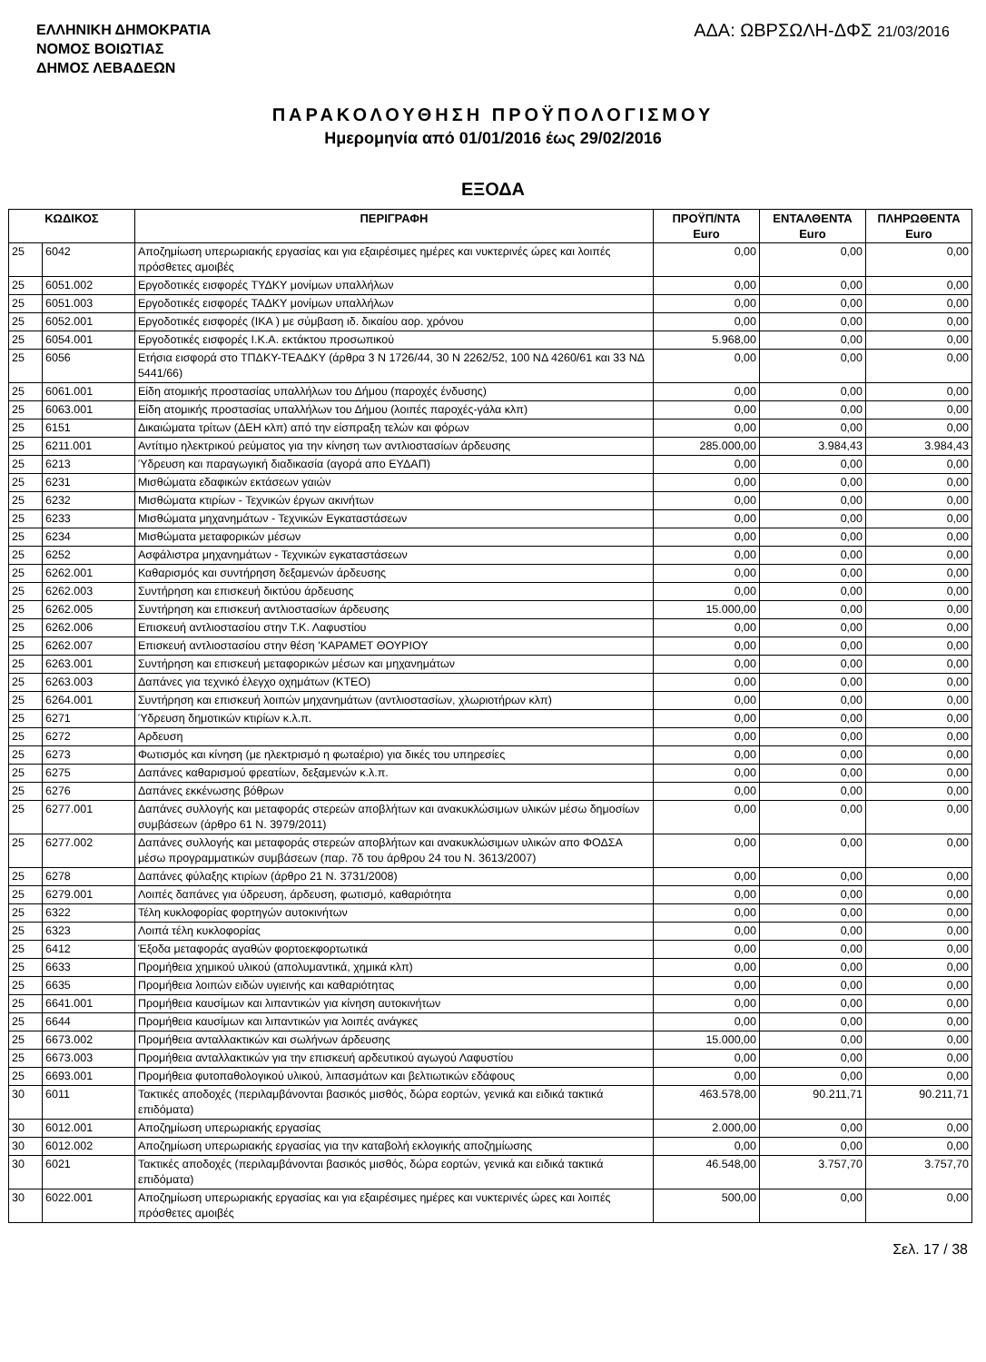ΕΛΛΗΝΙΚΗ ΔΗΜΟΚΡΑΤΙΑ
ΝΟΜΟΣ ΒΟΙΩΤΙΑΣ
ΔΗΜΟΣ ΛΕΒΑΔΕΩΝ
ΑΔΑ: ΩΒΡΣΩΛΗ-ΔΦΣ 21/03/2016
ΠΑΡΑΚΟΛΟΥΘΗΣΗ ΠΡΟΫΠΟΛΟΓΙΣΜΟΥ
Ημερομηνία από 01/01/2016 έως 29/02/2016
ΕΞΟΔΑ
| ΚΩΔΙΚΟΣ | | ΠΕΡΙΓΡΑΦΗ | ΠΡΟΫΠ/ΝΤΑ Euro | ΕΝΤΑΛΘΕΝΤΑ Euro | ΠΛΗΡΩΘΕΝΤΑ Euro |
| --- | --- | --- | --- | --- | --- |
| 25 | 6042 | Αποζημίωση υπερωριακής εργασίας και για εξαιρέσιμες ημέρες και νυκτερινές ώρες και λοιπές πρόσθετες αμοιβές | 0,00 | 0,00 | 0,00 |
| 25 | 6051.002 | Εργοδοτικές εισφορές ΤΥΔΚΥ μονίμων υπαλλήλων | 0,00 | 0,00 | 0,00 |
| 25 | 6051.003 | Εργοδοτικές εισφορές ΤΑΔΚΥ μονίμων υπαλλήλων | 0,00 | 0,00 | 0,00 |
| 25 | 6052.001 | Εργοδοτικές εισφορές (ΙΚΑ ) με σύμβαση ιδ. δικαίου αορ. χρόνου | 0,00 | 0,00 | 0,00 |
| 25 | 6054.001 | Εργοδοτικές εισφορές Ι.Κ.Α. εκτάκτου προσωπικού | 5.968,00 | 0,00 | 0,00 |
| 25 | 6056 | Ετήσια εισφορά στο ΤΠΔΚΥ-ΤΕΑΔΚΥ (άρθρα 3 Ν 1726/44, 30 Ν 2262/52, 100 ΝΔ 4260/61 και 33 ΝΔ 5441/66) | 0,00 | 0,00 | 0,00 |
| 25 | 6061.001 | Είδη ατομικής προστασίας υπαλλήλων του Δήμου (παροχές ένδυσης) | 0,00 | 0,00 | 0,00 |
| 25 | 6063.001 | Είδη ατομικής προστασίας υπαλλήλων του Δήμου (λοιπές παροχές-γάλα κλπ) | 0,00 | 0,00 | 0,00 |
| 25 | 6151 | Δικαιώματα τρίτων (ΔΕΗ κλπ) από την είσπραξη τελών και φόρων | 0,00 | 0,00 | 0,00 |
| 25 | 6211.001 | Αντίτιμο ηλεκτρικού ρεύματος για την κίνηση των αντλιοστασίων άρδευσης | 285.000,00 | 3.984,43 | 3.984,43 |
| 25 | 6213 | Ύδρευση και παραγωγική διαδικασία (αγορά απο ΕΥΔΑΠ) | 0,00 | 0,00 | 0,00 |
| 25 | 6231 | Μισθώματα εδαφικών εκτάσεων γαιών | 0,00 | 0,00 | 0,00 |
| 25 | 6232 | Μισθώματα κτιρίων - Τεχνικών έργων ακινήτων | 0,00 | 0,00 | 0,00 |
| 25 | 6233 | Μισθώματα μηχανημάτων - Τεχνικών Εγκαταστάσεων | 0,00 | 0,00 | 0,00 |
| 25 | 6234 | Μισθώματα μεταφορικών μέσων | 0,00 | 0,00 | 0,00 |
| 25 | 6252 | Ασφάλιστρα μηχανημάτων - Τεχνικών εγκαταστάσεων | 0,00 | 0,00 | 0,00 |
| 25 | 6262.001 | Καθαρισμός και συντήρηση δεξαμενών άρδευσης | 0,00 | 0,00 | 0,00 |
| 25 | 6262.003 | Συντήρηση και επισκευή δικτύου άρδευσης | 0,00 | 0,00 | 0,00 |
| 25 | 6262.005 | Συντήρηση και επισκευή αντλιοστασίων άρδευσης | 15.000,00 | 0,00 | 0,00 |
| 25 | 6262.006 | Επισκευή αντλιοστασίου στην Τ.Κ. Λαφυστίου | 0,00 | 0,00 | 0,00 |
| 25 | 6262.007 | Επισκευή αντλιοστασίου στην θέση 'ΚΑΡΑΜΕΤ ΘΟΥΡΙΟΥ | 0,00 | 0,00 | 0,00 |
| 25 | 6263.001 | Συντήρηση και επισκευή μεταφορικών μέσων και μηχανημάτων | 0,00 | 0,00 | 0,00 |
| 25 | 6263.003 | Δαπάνες για τεχνικό έλεγχο οχημάτων (ΚΤΕΟ) | 0,00 | 0,00 | 0,00 |
| 25 | 6264.001 | Συντήρηση και επισκευή λοιπών μηχανημάτων (αντλιοστασίων, χλωριοτήρων κλπ) | 0,00 | 0,00 | 0,00 |
| 25 | 6271 | Ύδρευση δημοτικών κτιρίων κ.λ.π. | 0,00 | 0,00 | 0,00 |
| 25 | 6272 | Αρδευση | 0,00 | 0,00 | 0,00 |
| 25 | 6273 | Φωτισμός και κίνηση (με ηλεκτρισμό η φωταέριο) για δικές του υπηρεσίες | 0,00 | 0,00 | 0,00 |
| 25 | 6275 | Δαπάνες καθαρισμού φρεατίων, δεξαμενών κ.λ.π. | 0,00 | 0,00 | 0,00 |
| 25 | 6276 | Δαπάνες εκκένωσης βόθρων | 0,00 | 0,00 | 0,00 |
| 25 | 6277.001 | Δαπάνες συλλογής και μεταφοράς στερεών αποβλήτων και ανακυκλώσιμων υλικών μέσω δημοσίων συμβάσεων (άρθρο 61 Ν. 3979/2011) | 0,00 | 0,00 | 0,00 |
| 25 | 6277.002 | Δαπάνες συλλογής και μεταφοράς στερεών αποβλήτων και ανακυκλώσιμων υλικών απο ΦΟΔΣΑ μέσω προγραμματικών συμβάσεων (παρ. 7δ του άρθρου 24 του Ν. 3613/2007) | 0,00 | 0,00 | 0,00 |
| 25 | 6278 | Δαπάνες φύλαξης κτιρίων (άρθρο 21 Ν. 3731/2008) | 0,00 | 0,00 | 0,00 |
| 25 | 6279.001 | Λοιπές δαπάνες για ύδρευση, άρδευση, φωτισμό, καθαριότητα | 0,00 | 0,00 | 0,00 |
| 25 | 6322 | Τέλη κυκλοφορίας φορτηγών αυτοκινήτων | 0,00 | 0,00 | 0,00 |
| 25 | 6323 | Λοιπά τέλη κυκλοφορίας | 0,00 | 0,00 | 0,00 |
| 25 | 6412 | Έξοδα μεταφοράς αγαθών φορτοεκφορτωτικά | 0,00 | 0,00 | 0,00 |
| 25 | 6633 | Προμήθεια χημικού υλικού (απολυμαντικά, χημικά κλπ) | 0,00 | 0,00 | 0,00 |
| 25 | 6635 | Προμήθεια λοιπών ειδών υγιεινής και καθαριότητας | 0,00 | 0,00 | 0,00 |
| 25 | 6641.001 | Προμήθεια καυσίμων και λιπαντικών για κίνηση αυτοκινήτων | 0,00 | 0,00 | 0,00 |
| 25 | 6644 | Προμήθεια καυσίμων και λιπαντικών για λοιπές ανάγκες | 0,00 | 0,00 | 0,00 |
| 25 | 6673.002 | Προμήθεια ανταλλακτικών και σωλήνων άρδευσης | 15.000,00 | 0,00 | 0,00 |
| 25 | 6673.003 | Προμήθεια ανταλλακτικών για την επισκευή αρδευτικού αγωγού Λαφυστίου | 0,00 | 0,00 | 0,00 |
| 25 | 6693.001 | Προμήθεια φυτοπαθολογικού υλικού, λιπασμάτων και βελτιωτικών εδάφους | 0,00 | 0,00 | 0,00 |
| 30 | 6011 | Τακτικές αποδοχές (περιλαμβάνονται βασικός μισθός, δώρα εορτών, γενικά και ειδικά τακτικά επιδόματα) | 463.578,00 | 90.211,71 | 90.211,71 |
| 30 | 6012.001 | Αποζημίωση υπερωριακής εργασίας | 2.000,00 | 0,00 | 0,00 |
| 30 | 6012.002 | Αποζημίωση υπερωριακής εργασίας για την καταβολή εκλογικής αποζημίωσης | 0,00 | 0,00 | 0,00 |
| 30 | 6021 | Τακτικές αποδοχές (περιλαμβάνονται βασικός μισθός, δώρα εορτών, γενικά και ειδικά τακτικά επιδόματα) | 46.548,00 | 3.757,70 | 3.757,70 |
| 30 | 6022.001 | Αποζημίωση υπερωριακής εργασίας και για εξαιρέσιμες ημέρες και νυκτερινές ώρες και λοιπές πρόσθετες αμοιβές | 500,00 | 0,00 | 0,00 |
Σελ. 17 / 38